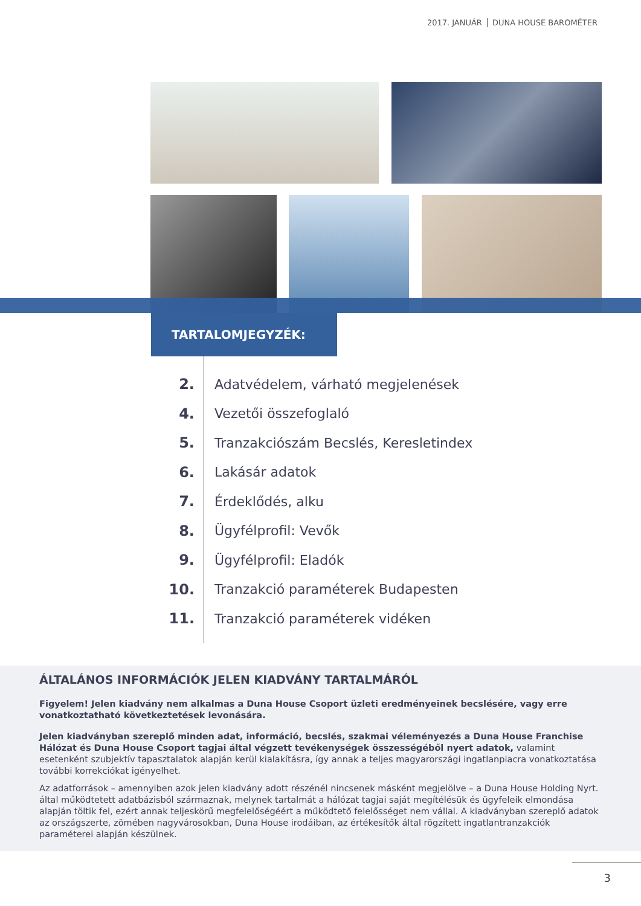2017. JANUÁR DUNA HOUSE BAROMÉTER
TARTALOMJEGYZÉK:
2. Adatvédelem, várható megjelenések
4. Vezetői összefoglaló
5. Tranzakciószám Becslés, Keresletindex
6. Lakásár adatok
7. Érdeklődés, alku
8. Ügyfélprofil: Vevők
9. Ügyfélprofil: Eladók
10. Tranzakció paraméterek Budapesten
11. Tranzakció paraméterek vidéken
ÁLTALÁNOS INFORMÁCIÓK JELEN KIADVÁNY TARTALMÁRÓL
Figyelem! Jelen kiadvány nem alkalmas a Duna House Csoport üzleti eredményeinek becslésére, vagy erre vonatkoztatható következtetések levonására.
Jelen kiadványban szereplő minden adat, információ, becslés, szakmai véleményezés a Duna House Franchise Hálózat és Duna House Csoport tagjai által végzett tevékenységek összességéből nyert adatok, valamint esetenként szubjektív tapasztalatok alapján kerül kialakításra, így annak a teljes magyarországi ingatlanpiacra vonatkoztatása további korrekciókat igényelhet.
Az adatforrások – amennyiben azok jelen kiadvány adott részénél nincsenek másként megjelölve – a Duna House Holding Nyrt. által működtetett adatbázisból származnak, melynek tartalmát a hálózat tagjai saját megítélésük és ügyfeleik elmondása alapján töltik fel, ezért annak teljeskörű megfelelőségéért a működtető felelősséget nem vállal. A kiadványban szereplő adatok az országszerte, zömében nagyvárosokban, Duna House irodáiban, az értékesítők által rögzített ingatlantranzakciók paraméterei alapján készülnek.
3